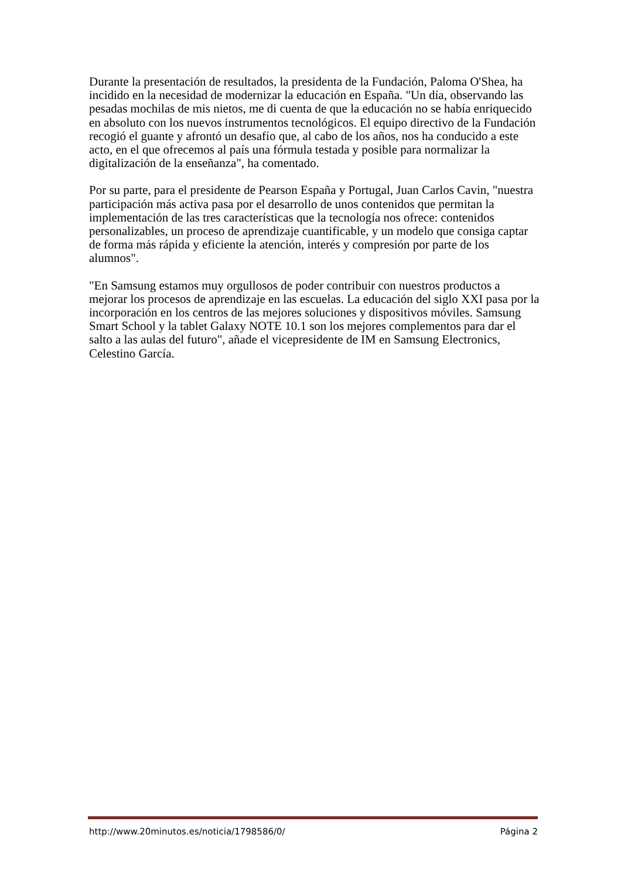Durante la presentación de resultados, la presidenta de la Fundación, Paloma O'Shea, ha incidido en la necesidad de modernizar la educación en España. "Un día, observando las pesadas mochilas de mis nietos, me di cuenta de que la educación no se había enriquecido en absoluto con los nuevos instrumentos tecnológicos. El equipo directivo de la Fundación recogió el guante y afrontó un desafío que, al cabo de los años, nos ha conducido a este acto, en el que ofrecemos al país una fórmula testada y posible para normalizar la digitalización de la enseñanza", ha comentado.
Por su parte, para el presidente de Pearson España y Portugal, Juan Carlos Cavin, "nuestra participación más activa pasa por el desarrollo de unos contenidos que permitan la implementación de las tres características que la tecnología nos ofrece: contenidos personalizables, un proceso de aprendizaje cuantificable, y un modelo que consiga captar de forma más rápida y eficiente la atención, interés y compresión por parte de los alumnos".
"En Samsung estamos muy orgullosos de poder contribuir con nuestros productos a mejorar los procesos de aprendizaje en las escuelas. La educación del siglo XXI pasa por la incorporación en los centros de las mejores soluciones y dispositivos móviles. Samsung Smart School y la tablet Galaxy NOTE 10.1 son los mejores complementos para dar el salto a las aulas del futuro", añade el vicepresidente de IM en Samsung Electronics, Celestino García.
http://www.20minutos.es/noticia/1798586/0/ Página 2